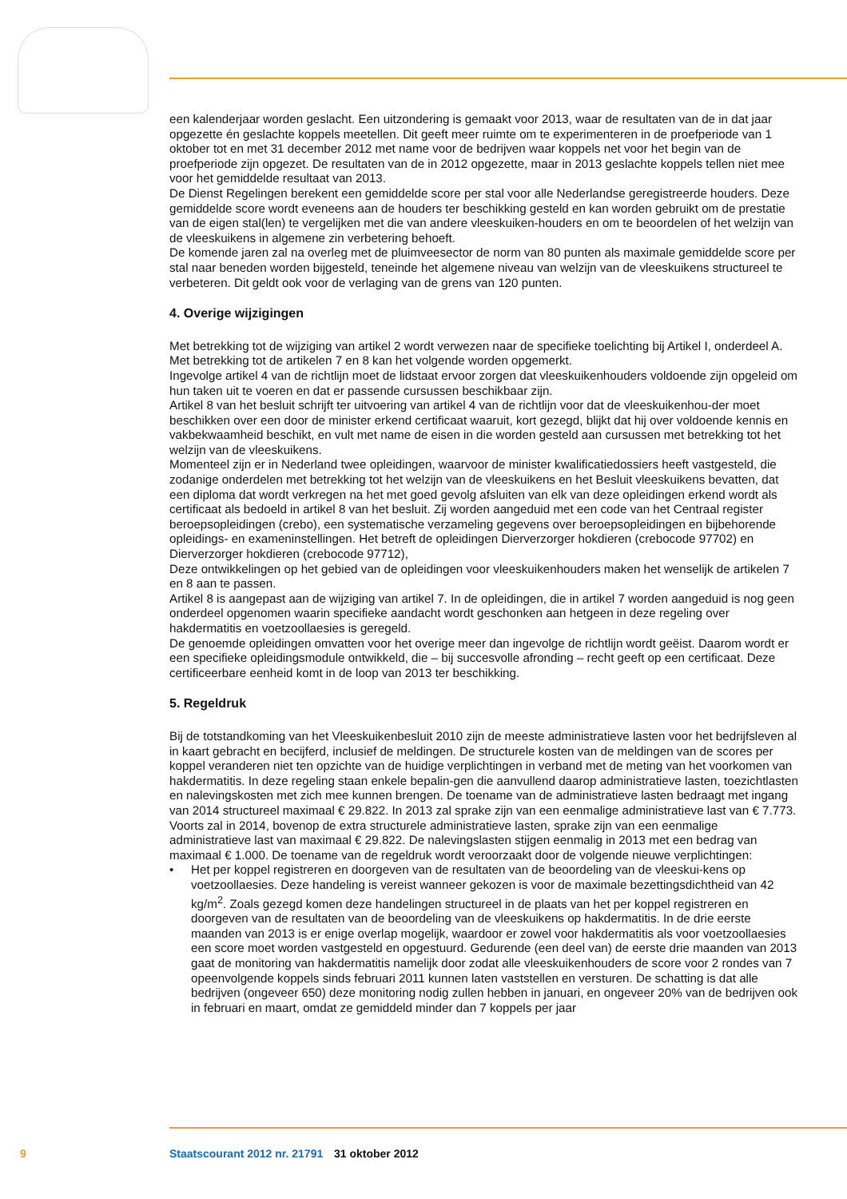een kalenderjaar worden geslacht. Een uitzondering is gemaakt voor 2013, waar de resultaten van de in dat jaar opgezette én geslachte koppels meetellen. Dit geeft meer ruimte om te experimenteren in de proefperiode van 1 oktober tot en met 31 december 2012 met name voor de bedrijven waar koppels net voor het begin van de proefperiode zijn opgezet. De resultaten van de in 2012 opgezette, maar in 2013 geslachte koppels tellen niet mee voor het gemiddelde resultaat van 2013.
De Dienst Regelingen berekent een gemiddelde score per stal voor alle Nederlandse geregistreerde houders. Deze gemiddelde score wordt eveneens aan de houders ter beschikking gesteld en kan worden gebruikt om de prestatie van de eigen stal(len) te vergelijken met die van andere vleeskuiken-houders en om te beoordelen of het welzijn van de vleeskuikens in algemene zin verbetering behoeft.
De komende jaren zal na overleg met de pluimveesector de norm van 80 punten als maximale gemiddelde score per stal naar beneden worden bijgesteld, teneinde het algemene niveau van welzijn van de vleeskuikens structureel te verbeteren. Dit geldt ook voor de verlaging van de grens van 120 punten.
4. Overige wijzigingen
Met betrekking tot de wijziging van artikel 2 wordt verwezen naar de specifieke toelichting bij Artikel I, onderdeel A.
Met betrekking tot de artikelen 7 en 8 kan het volgende worden opgemerkt.
Ingevolge artikel 4 van de richtlijn moet de lidstaat ervoor zorgen dat vleeskuikenhouders voldoende zijn opgeleid om hun taken uit te voeren en dat er passende cursussen beschikbaar zijn.
Artikel 8 van het besluit schrijft ter uitvoering van artikel 4 van de richtlijn voor dat de vleeskuikenhou-der moet beschikken over een door de minister erkend certificaat waaruit, kort gezegd, blijkt dat hij over voldoende kennis en vakbekwaamheid beschikt, en vult met name de eisen in die worden gesteld aan cursussen met betrekking tot het welzijn van de vleeskuikens.
Momenteel zijn er in Nederland twee opleidingen, waarvoor de minister kwalificatiedossiers heeft vastgesteld, die zodanige onderdelen met betrekking tot het welzijn van de vleeskuikens en het Besluit vleeskuikens bevatten, dat een diploma dat wordt verkregen na het met goed gevolg afsluiten van elk van deze opleidingen erkend wordt als certificaat als bedoeld in artikel 8 van het besluit. Zij worden aangeduid met een code van het Centraal register beroepsopleidingen (crebo), een systematische verzameling gegevens over beroepsopleidingen en bijbehorende opleidings- en exameninstellingen. Het betreft de opleidingen Dierverzorger hokdieren (crebocode 97702) en Dierverzorger hokdieren (crebocode 97712),
Deze ontwikkelingen op het gebied van de opleidingen voor vleeskuikenhouders maken het wenselijk de artikelen 7 en 8 aan te passen.
Artikel 8 is aangepast aan de wijziging van artikel 7. In de opleidingen, die in artikel 7 worden aangeduid is nog geen onderdeel opgenomen waarin specifieke aandacht wordt geschonken aan hetgeen in deze regeling over hakdermatitis en voetzoollaesies is geregeld.
De genoemde opleidingen omvatten voor het overige meer dan ingevolge de richtlijn wordt geëist. Daarom wordt er een specifieke opleidingsmodule ontwikkeld, die – bij succesvolle afronding – recht geeft op een certificaat. Deze certificeerbare eenheid komt in de loop van 2013 ter beschikking.
5. Regeldruk
Bij de totstandkoming van het Vleeskuikenbesluit 2010 zijn de meeste administratieve lasten voor het bedrijfsleven al in kaart gebracht en becijferd, inclusief de meldingen. De structurele kosten van de meldingen van de scores per koppel veranderen niet ten opzichte van de huidige verplichtingen in verband met de meting van het voorkomen van hakdermatitis. In deze regeling staan enkele bepalin-gen die aanvullend daarop administratieve lasten, toezichtlasten en nalevingskosten met zich mee kunnen brengen. De toename van de administratieve lasten bedraagt met ingang van 2014 structureel maximaal € 29.822. In 2013 zal sprake zijn van een eenmalige administratieve last van € 7.773. Voorts zal in 2014, bovenop de extra structurele administratieve lasten, sprake zijn van een eenmalige administratieve last van maximaal € 29.822. De nalevingslasten stijgen eenmalig in 2013 met een bedrag van maximaal € 1.000. De toename van de regeldruk wordt veroorzaakt door de volgende nieuwe verplichtingen:
• Het per koppel registreren en doorgeven van de resultaten van de beoordeling van de vleeskui-kens op voetzoollaesies. Deze handeling is vereist wanneer gekozen is voor de maximale bezettingsdichtheid van 42 kg/m<sup>2</sup>. Zoals gezegd komen deze handelingen structureel in de plaats van het per koppel registreren en doorgeven van de resultaten van de beoordeling van de vleeskuikens op hakdermatitis. In de drie eerste maanden van 2013 is er enige overlap mogelijk, waardoor er zowel voor hakdermatitis als voor voetzoollaesies een score moet worden vastgesteld en opgestuurd. Gedurende (een deel van) de eerste drie maanden van 2013 gaat de monitoring van hakdermatitis namelijk door zodat alle vleeskuikenhouders de score voor 2 rondes van 7 opeenvolgende koppels sinds februari 2011 kunnen laten vaststellen en versturen. De schatting is dat alle bedrijven (ongeveer 650) deze monitoring nodig zullen hebben in januari, en ongeveer 20% van de bedrijven ook in februari en maart, omdat ze gemiddeld minder dan 7 koppels per jaar
9 Staatscourant 2012 nr. 21791 31 oktober 2012